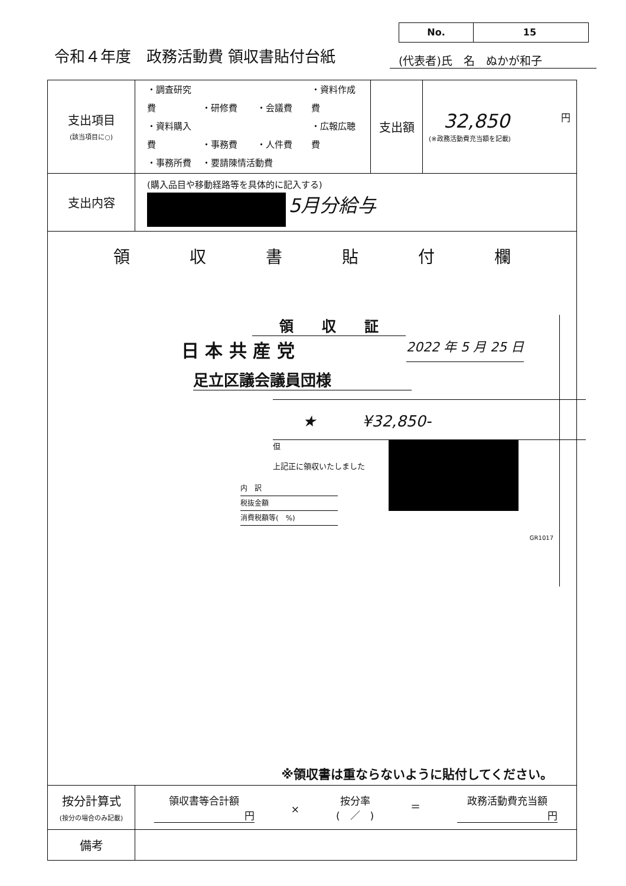No. 15
令和４年度　政務活動費 領収書貼付台紙
(代表者)氏　名　ぬかが和子
| 支出項目 (該当項目に○) | ・調査研究費 ・研修費 ・会議費 ・資料作成費 ・資料購入費 ・事務費 ・人件費 ・広報広聴費 ・事務所費 ・要請陳情活動費 | 支出額 | 32,850 円 (※政務活動費充当額を記載) |
| 支出内容 | (購入品目や移動経路等を具体的に記入する) 5月分給与 | | |
| 領 収 書 貼 付 欄 領 収 証 日 本 共 産 党 2022 年 5 月 25 日 足立区議会議員団様 ★ ¥32,850- 但 上記正に領収いたしました 内 訳 税抜金額 消費税額等( %) GR1017 ※領収書は重ならないように貼付してください。 | | | |
| 按分計算式 (按分の場合のみ記載) | 領収書等合計額 円 × 按分率 ( ／ ) ＝ 政務活動費充当額 円 | | |
| 備考 | | | |